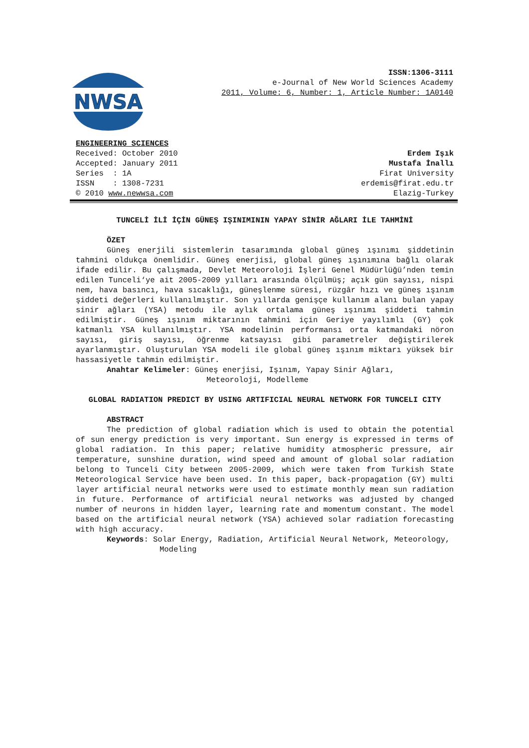NWSA
ISSN:1306-3111
e-Journal of New World Sciences Academy
2011, Volume: 6, Number: 1, Article Number: 1A0140
ENGINEERING SCIENCES
Received: October 2010
Accepted: January 2011
Series : 1A
ISSN : 1308-7231
© 2010 www.newwsa.com
Erdem Işık
Mustafa İnallı
Firat University
erdemis@firat.edu.tr
Elazig-Turkey
TUNCELİ İLİ İÇİN GÜNEŞ IŞINIMININ YAPAY SİNİR AĞLARI İLE TAHMİNİ
ÖZET
Güneş enerjili sistemlerin tasarımında global güneş ışınımı şiddetinin tahmini oldukça önemlidir. Güneş enerjisi, global güneş ışınımına bağlı olarak ifade edilir. Bu çalışmada, Devlet Meteoroloji İşleri Genel Müdürlüğü’nden temin edilen Tunceli‘ye ait 2005-2009 yılları arasında ölçülmüş; açık gün sayısı, nispi nem, hava basıncı, hava sıcaklığı, güneşlenme süresi, rüzgâr hızı ve güneş ışınım şiddeti değerleri kullanılmıştır. Son yıllarda genişçe kullanım alanı bulan yapay sinir ağları (YSA) metodu ile aylık ortalama güneş ışınımı şiddeti tahmin edilmiştir. Güneş ışınım miktarının tahmini için Geriye yayılımlı (GY) çok katmanlı YSA kullanılmıştır. YSA modelinin performansı orta katmandaki nöron sayısı, giriş sayısı, öğrenme katsayısı gibi parametreler değiştirilerek ayarlanmıştır. Oluşturulan YSA modeli ile global güneş ışınım miktarı yüksek bir hassasiyetle tahmin edilmiştir.
Anahtar Kelimeler: Güneş enerjisi, Işınım, Yapay Sinir Ağları, Meteoroloji, Modelleme
GLOBAL RADIATION PREDICT BY USING ARTIFICIAL NEURAL NETWORK FOR TUNCELI CITY
ABSTRACT
The prediction of global radiation which is used to obtain the potential of sun energy prediction is very important. Sun energy is expressed in terms of global radiation. In this paper; relative humidity atmospheric pressure, air temperature, sunshine duration, wind speed and amount of global solar radiation belong to Tunceli City between 2005-2009, which were taken from Turkish State Meteorological Service have been used. In this paper, back-propagation (GY) multi layer artificial neural networks were used to estimate monthly mean sun radiation in future. Performance of artificial neural networks was adjusted by changed number of neurons in hidden layer, learning rate and momentum constant. The model based on the artificial neural network (YSA) achieved solar radiation forecasting with high accuracy.
Keywords: Solar Energy, Radiation, Artificial Neural Network, Meteorology, Modeling